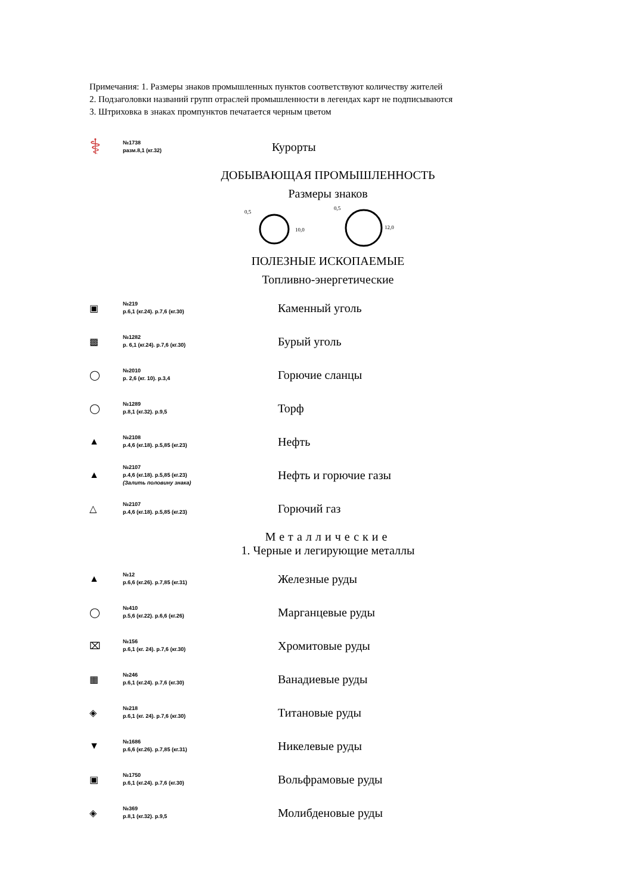Примечания: 1. Размеры знаков промышленных пунктов соответствуют количеству жителей
2. Подзаголовки названий групп отраслей промышленности в легендах карт не подписываются
3. Штриховка в знаках промпунктов печатается черным цветом
⚕
№1738
разм.8,1 (кг.32)
Курорты
ДОБЫВАЮЩАЯ ПРОМЫШЛЕННОСТЬ
Размеры знаков
0,5
0,5
10,0
12,0
ПОЛЕЗНЫЕ ИСКОПАЕМЫЕ
Топливно-энергетические
▣
№219
р.6,1 (кг.24). р.7,6 (кг.30)
Каменный уголь
▩
№1282
р. 6,1 (кг.24). р.7,6 (кг.30)
Бурый уголь
◯
№2010
р. 2,6 (кг. 10). р.3,4
Горючие сланцы
◯
№1289
р.8,1 (кг.32). р.9,5
Торф
▲
№2108
р.4,6 (кг.18). р.5,85 (кг.23)
Нефть
▲
№2107
р.4,6 (кг.18). р.5,85 (кг.23)
(Залить половину знака)
Нефть и горючие газы
△
№2107
р.4,6 (кг.18). р.5,85 (кг.23)
Горючий газ
Металлические
1. Черные и легирующие металлы
▲
№12
р.6,6 (кг.26). р.7,85 (кг.31)
Железные руды
◯
№410
р.5,6 (кг.22). р.6,6 (кг.26)
Марганцевые руды
⌧
№156
р.6,1 (кг. 24). р.7,6 (кг.30)
Хромитовые руды
▦
№246
р.6,1 (кг.24). р.7,6 (кг.30)
Ванадиевые руды
◈
№218
р.6,1 (кг. 24). р.7,6 (кг.30)
Титановые руды
▼
№1686
р.6,6 (кг.26). р.7,85 (кг.31)
Никелевые руды
▣
№1750
р.6,1 (кг.24). р.7,6 (кг.30)
Вольфрамовые руды
◈
№369
р.8,1 (кг.32). р.9,5
Молибденовые руды